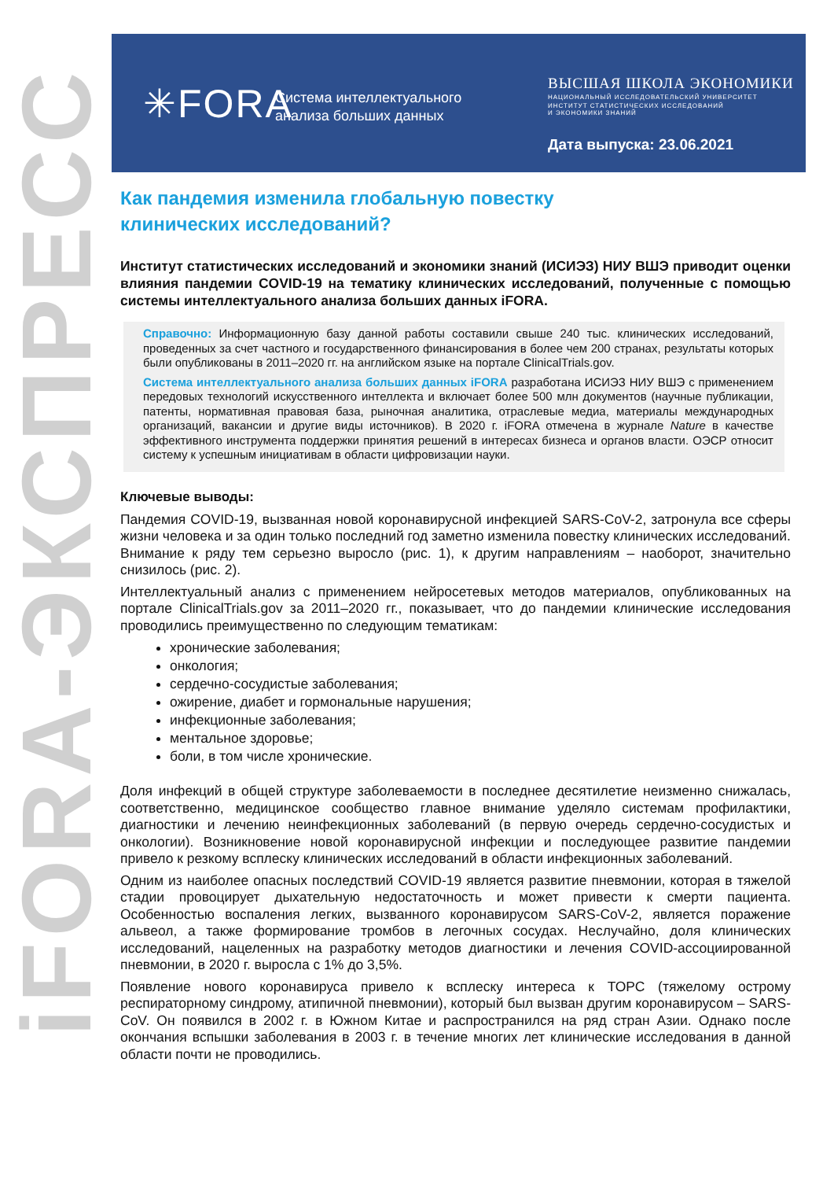iFORA-ЭКСПРЕСС
✳FORA
Система интеллектуального
анализа больших данных
ВЫСШАЯ ШКОЛА ЭКОНОМИКИ
НАЦИОНАЛЬНЫЙ ИССЛЕДОВАТЕЛЬСКИЙ УНИВЕРСИТЕТ
ИНСТИТУТ СТАТИСТИЧЕСКИХ ИССЛЕДОВАНИЙ
И ЭКОНОМИКИ ЗНАНИЙ
Дата выпуска: 23.06.2021
Как пандемия изменила глобальную повестку
клинических исследований?
Институт статистических исследований и экономики знаний (ИСИЭЗ) НИУ ВШЭ приводит оценки влияния пандемии COVID-19 на тематику клинических исследований, полученные с помощью системы интеллектуального анализа больших данных iFORA.
Справочно: Информационную базу данной работы составили свыше 240 тыс. клинических исследований, проведенных за счет частного и государственного финансирования в более чем 200 странах, результаты которых были опубликованы в 2011–2020 гг. на английском языке на портале ClinicalTrials.gov.
Система интеллектуального анализа больших данных iFORA разработана ИСИЭЗ НИУ ВШЭ с применением передовых технологий искусственного интеллекта и включает более 500 млн документов (научные публикации, патенты, нормативная правовая база, рыночная аналитика, отраслевые медиа, материалы международных организаций, вакансии и другие виды источников). В 2020 г. iFORA отмечена в журнале Nature в качестве эффективного инструмента поддержки принятия решений в интересах бизнеса и органов власти. ОЭСР относит систему к успешным инициативам в области цифровизации науки.
Ключевые выводы:
Пандемия COVID-19, вызванная новой коронавирусной инфекцией SARS-CoV-2, затронула все сферы жизни человека и за один только последний год заметно изменила повестку клинических исследований. Внимание к ряду тем серьезно выросло (рис. 1), к другим направлениям – наоборот, значительно снизилось (рис. 2).
Интеллектуальный анализ с применением нейросетевых методов материалов, опубликованных на портале ClinicalTrials.gov за 2011–2020 гг., показывает, что до пандемии клинические исследования проводились преимущественно по следующим тематикам:
хронические заболевания;
онкология;
сердечно-сосудистые заболевания;
ожирение, диабет и гормональные нарушения;
инфекционные заболевания;
ментальное здоровье;
боли, в том числе хронические.
Доля инфекций в общей структуре заболеваемости в последнее десятилетие неизменно снижалась, соответственно, медицинское сообщество главное внимание уделяло системам профилактики, диагностики и лечению неинфекционных заболеваний (в первую очередь сердечно-сосудистых и онкологии). Возникновение новой коронавирусной инфекции и последующее развитие пандемии привело к резкому всплеску клинических исследований в области инфекционных заболеваний.
Одним из наиболее опасных последствий COVID-19 является развитие пневмонии, которая в тяжелой стадии провоцирует дыхательную недостаточность и может привести к смерти пациента. Особенностью воспаления легких, вызванного коронавирусом SARS-CoV-2, является поражение альвеол, а также формирование тромбов в легочных сосудах. Неслучайно, доля клинических исследований, нацеленных на разработку методов диагностики и лечения COVID-ассоциированной пневмонии, в 2020 г. выросла с 1% до 3,5%.
Появление нового коронавируса привело к всплеску интереса к ТОРС (тяжелому острому респираторному синдрому, атипичной пневмонии), который был вызван другим коронавирусом – SARS-CoV. Он появился в 2002 г. в Южном Китае и распространился на ряд стран Азии. Однако после окончания вспышки заболевания в 2003 г. в течение многих лет клинические исследования в данной области почти не проводились.